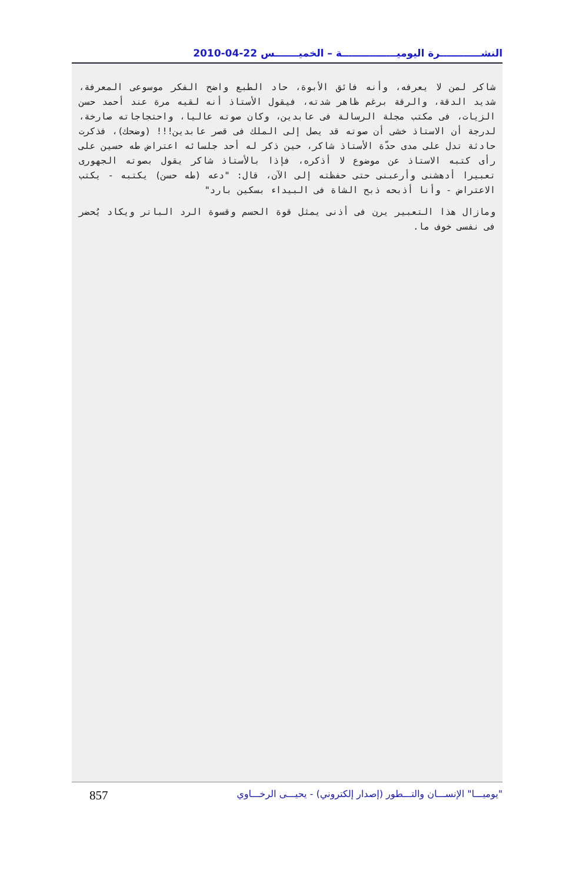النشــــــــــــرة اليوميــــــــــــــــة – الخميـــــــس 22-04-2010
شاكر لمن لا يعرفه، وأنه فائق الأبوة، حاد الطبع واضح الفكر موسوعى المعرفة، شديد الدقة، والرقة برغم ظاهر شدته، فيقول الأستاذ أنه لقيه مرة عند أحمد حسن الزيات، فى مكتب مجلة الرسالة فى عابدين، وكان صوته عاليا، واحتجاجاته صارخة، لدرجة أن الاستاذ خشى أن صوته قد يصل إلى الملك فى قصر عابدين!!! (وضحك)، فذكرت حادثة تدل على مدى حدّة الأستاذ شاكر، حين ذكر له أحد جلسائه اعتراض طه حسين على رأى كتبه الاستاذ عن موضوع لا أذكره، فإذا بالأستاذ شاكر يقول بصوته الجهورى تعبيرا أدهشنى وأرعبنى حتى حفظته إلى الآن، قال: "دعه (طه حسن) يكتبه - يكتب الاعتراض - وأنا أذبحه ذبح الشاة فى البيداء بسكين بارد"
ومازال هذا التعبير يرن فى أذنى يمثل قوة الحسم وقسوة الرد الباتر ويكاد يُحضر فى نفسى خوف ما.
857 "يوميـــا" الإنســـان والتـــطور (إصدار إلكتروني) - يحيـــى الرخـــاوي